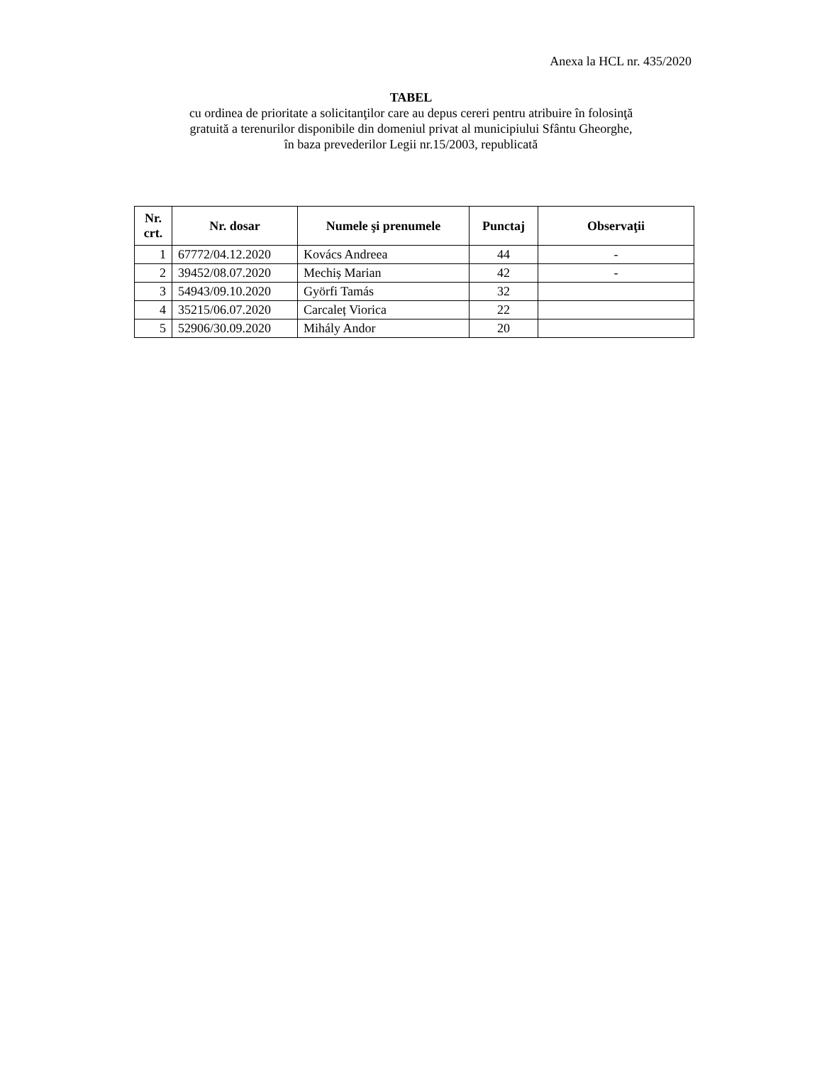Anexa la HCL nr. 435/2020
TABEL
cu ordinea de prioritate a solicitanţilor care au depus cereri pentru atribuire în folosinţă
gratuită a terenurilor disponibile din domeniul privat al municipiului Sfântu Gheorghe,
în baza prevederilor Legii nr.15/2003, republicată
| Nr. crt. | Nr. dosar | Numele şi prenumele | Punctaj | Observaţii |
| --- | --- | --- | --- | --- |
| 1 | 67772/04.12.2020 | Kovács Andreea | 44 | - |
| 2 | 39452/08.07.2020 | Mechiș Marian | 42 | - |
| 3 | 54943/09.10.2020 | Györfi Tamás | 32 | |
| 4 | 35215/06.07.2020 | Carcaleț Viorica | 22 | |
| 5 | 52906/30.09.2020 | Mihály Andor | 20 | |